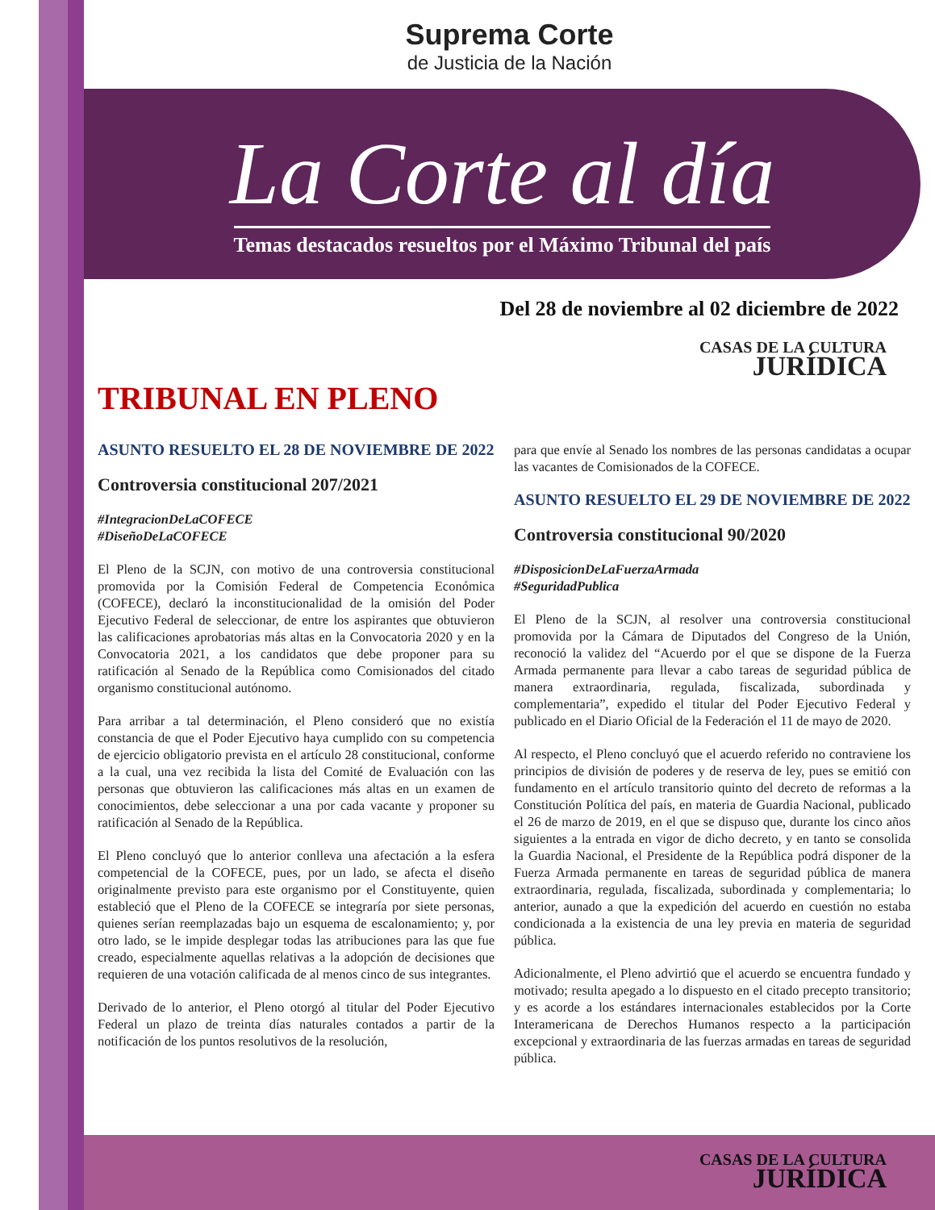Suprema Corte
de Justicia de la Nación
La Corte al día
Temas destacados resueltos por el Máximo Tribunal del país
Del 28 de noviembre al 02 diciembre de 2022
CASAS DE LA CULTURA
JURÍDICA
TRIBUNAL EN PLENO
ASUNTO RESUELTO EL 28 DE NOVIEMBRE DE 2022
Controversia constitucional 207/2021
#IntegracionDeLaCOFECE
#DiseñoDeLaCOFECE
El Pleno de la SCJN, con motivo de una controversia constitucional promovida por la Comisión Federal de Competencia Económica (COFECE), declaró la inconstitucionalidad de la omisión del Poder Ejecutivo Federal de seleccionar, de entre los aspirantes que obtuvieron las calificaciones aprobatorias más altas en la Convocatoria 2020 y en la Convocatoria 2021, a los candidatos que debe proponer para su ratificación al Senado de la República como Comisionados del citado organismo constitucional autónomo.
Para arribar a tal determinación, el Pleno consideró que no existía constancia de que el Poder Ejecutivo haya cumplido con su competencia de ejercicio obligatorio prevista en el artículo 28 constitucional, conforme a la cual, una vez recibida la lista del Comité de Evaluación con las personas que obtuvieron las calificaciones más altas en un examen de conocimientos, debe seleccionar a una por cada vacante y proponer su ratificación al Senado de la República.
El Pleno concluyó que lo anterior conlleva una afectación a la esfera competencial de la COFECE, pues, por un lado, se afecta el diseño originalmente previsto para este organismo por el Constituyente, quien estableció que el Pleno de la COFECE se integraría por siete personas, quienes serían reemplazadas bajo un esquema de escalonamiento; y, por otro lado, se le impide desplegar todas las atribuciones para las que fue creado, especialmente aquellas relativas a la adopción de decisiones que requieren de una votación calificada de al menos cinco de sus integrantes.
Derivado de lo anterior, el Pleno otorgó al titular del Poder Ejecutivo Federal un plazo de treinta días naturales contados a partir de la notificación de los puntos resolutivos de la resolución,
para que envíe al Senado los nombres de las personas candidatas a ocupar las vacantes de Comisionados de la COFECE.
ASUNTO RESUELTO EL 29 DE NOVIEMBRE DE 2022
Controversia constitucional 90/2020
#DisposicionDeLaFuerzaArmada
#SeguridadPublica
El Pleno de la SCJN, al resolver una controversia constitucional promovida por la Cámara de Diputados del Congreso de la Unión, reconoció la validez del “Acuerdo por el que se dispone de la Fuerza Armada permanente para llevar a cabo tareas de seguridad pública de manera extraordinaria, regulada, fiscalizada, subordinada y complementaria”, expedido el titular del Poder Ejecutivo Federal y publicado en el Diario Oficial de la Federación el 11 de mayo de 2020.
Al respecto, el Pleno concluyó que el acuerdo referido no contraviene los principios de división de poderes y de reserva de ley, pues se emitió con fundamento en el artículo transitorio quinto del decreto de reformas a la Constitución Política del país, en materia de Guardia Nacional, publicado el 26 de marzo de 2019, en el que se dispuso que, durante los cinco años siguientes a la entrada en vigor de dicho decreto, y en tanto se consolida la Guardia Nacional, el Presidente de la República podrá disponer de la Fuerza Armada permanente en tareas de seguridad pública de manera extraordinaria, regulada, fiscalizada, subordinada y complementaria; lo anterior, aunado a que la expedición del acuerdo en cuestión no estaba condicionada a la existencia de una ley previa en materia de seguridad pública.
Adicionalmente, el Pleno advirtió que el acuerdo se encuentra fundado y motivado; resulta apegado a lo dispuesto en el citado precepto transitorio; y es acorde a los estándares internacionales establecidos por la Corte Interamericana de Derechos Humanos respecto a la participación excepcional y extraordinaria de las fuerzas armadas en tareas de seguridad pública.
CASAS DE LA CULTURA
JURÍDICA